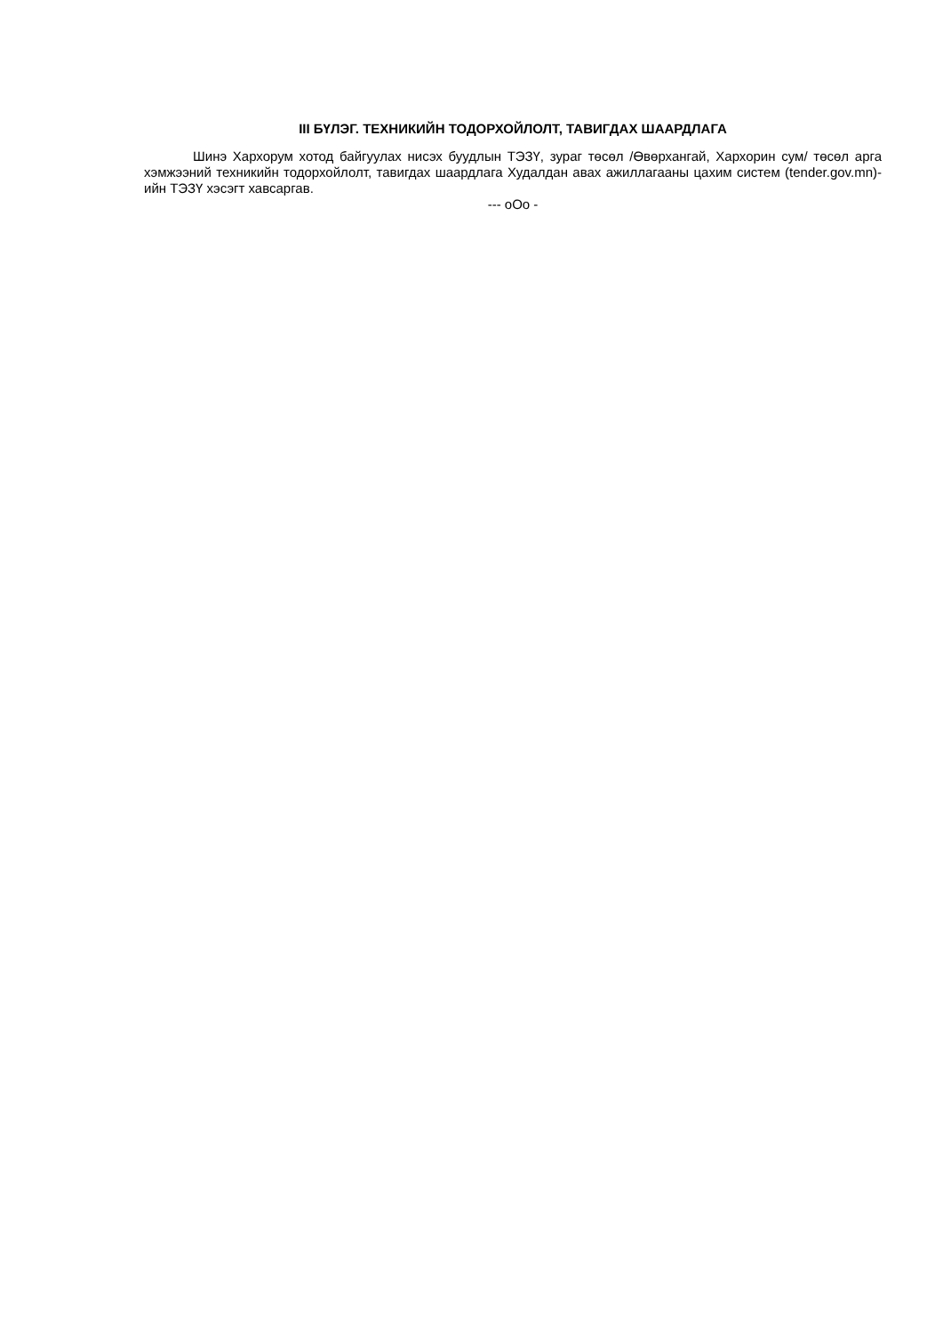III БҮЛЭГ. ТЕХНИКИЙН ТОДОРХОЙЛОЛТ, ТАВИГДАХ ШААРДЛАГА
Шинэ Хархорум хотод байгуулах нисэх буудлын ТЭЗҮ, зураг төсөл /Өвөрхангай, Хархорин сум/ төсөл арга хэмжээний техникийн тодорхойлолт, тавигдах шаардлага Худалдан авах ажиллагааны цахим систем (tender.gov.mn)-ийн ТЭЗҮ хэсэгт хавсаргав.
--- оОо -